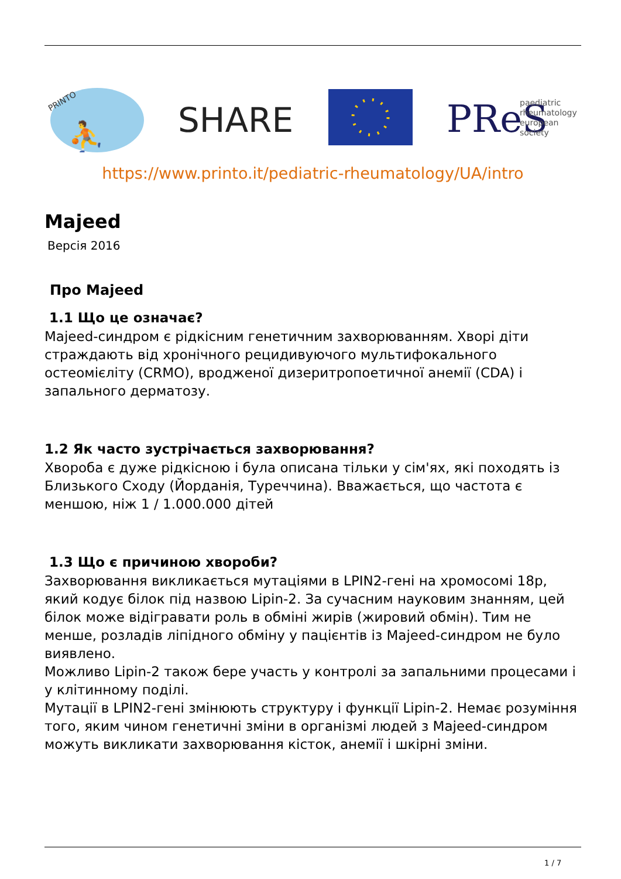PRINTO
⛹
SHARE
PReS
paediatric
rheumatology
european
society
https://www.printo.it/pediatric-rheumatology/UA/intro
Majeed
Версія 2016
Про Majeed
1.1 Що це означає?
Majeed-синдром є рідкісним генетичним захворюванням. Хворі діти страждають від хронічного рецидивуючого мультифокального остеомієліту (CRMO), вродженої дизеритропоетичної анемії (CDA) і запального дерматозу.
1.2 Як часто зустрічається захворювання?
Хвороба є дуже рідкісною і була описана тільки у сім'ях, які походять із Близького Сходу (Йорданія, Туреччина). Вважається, що частота є меншою, ніж 1 / 1.000.000 дітей
1.3 Що є причиною хвороби?
Захворювання викликається мутаціями в LPIN2-гені на хромосомі 18p, який кодує білок під назвою Lipin-2. За сучасним науковим знанням, цей білок може відігравати роль в обміні жирів (жировий обмін). Тим не менше, розладів ліпідного обміну у пацієнтів із Majeed-синдром не було виявлено.
Можливо Lipin-2 також бере участь у контролі за запальними процесами і у клітинному поділі.
Мутації в LPIN2-гені змінюють структуру і функції Lipin-2. Немає розуміння того, яким чином генетичні зміни в організмі людей з Majeed-синдром можуть викликати захворювання кісток, анемії і шкірні зміни.
1 / 7